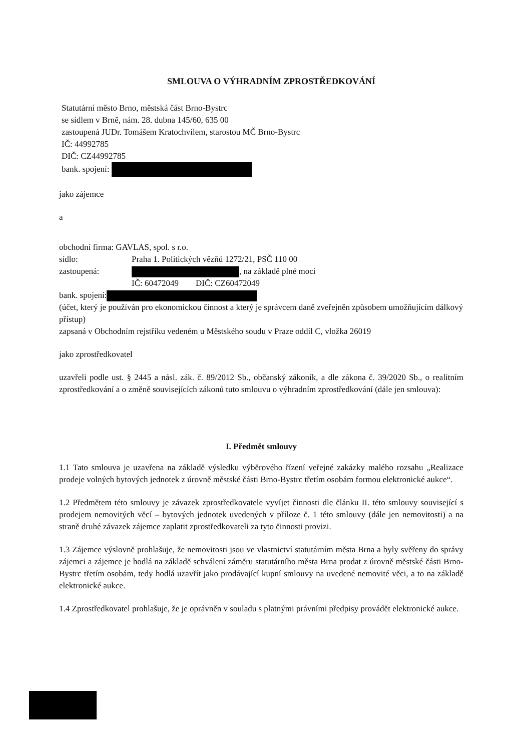SMLOUVA O VÝHRADNÍM ZPROSTŘEDKOVÁNÍ
Statutární město Brno, městská část Brno-Bystrc
se sídlem v Brně, nám. 28. dubna 145/60, 635 00
zastoupená JUDr. Tomášem Kratochvílem, starostou MČ Brno-Bystrc
IČ: 44992785
DIČ: CZ44992785
bank. spojení:
jako zájemce
a
obchodní firma: GAVLAS, spol. s r.o.
sídlo: Praha 1. Politických vězňů 1272/21, PSČ 110 00
zastoupená: , na základě plné moci
IČ: 60472049 DIČ: CZ60472049
bank. spojení:
(účet, který je používán pro ekonomickou činnost a který je správcem daně zveřejněn způsobem umožňujícím dálkový přístup)
zapsaná v Obchodním rejstříku vedeném u Městského soudu v Praze oddíl C, vložka 26019
jako zprostředkovatel
uzavřeli podle ust. § 2445 a násl. zák. č. 89/2012 Sb., občanský zákoník, a dle zákona č. 39/2020 Sb., o realitním zprostředkování a o změně souvisejících zákonů tuto smlouvu o výhradním zprostředkování (dále jen smlouva):
I. Předmět smlouvy
1.1 Tato smlouva je uzavřena na základě výsledku výběrového řízení veřejné zakázky malého rozsahu „Realizace prodeje volných bytových jednotek z úrovně městské části Brno-Bystrc třetím osobám formou elektronické aukce“.
1.2 Předmětem této smlouvy je závazek zprostředkovatele vyvíjet činnosti dle článku II. této smlouvy související s prodejem nemovitých věcí – bytových jednotek uvedených v příloze č. 1 této smlouvy (dále jen nemovitosti) a na straně druhé závazek zájemce zaplatit zprostředkovateli za tyto činnosti provizi.
1.3 Zájemce výslovně prohlašuje, že nemovitosti jsou ve vlastnictví statutárním města Brna a byly svěřeny do správy zájemci a zájemce je hodlá na základě schválení záměru statutárního města Brna prodat z úrovně městské části Brno-Bystrc třetím osobám, tedy hodlá uzavřít jako prodávající kupní smlouvy na uvedené nemovité věci, a to na základě elektronické aukce.
1.4 Zprostředkovatel prohlašuje, že je oprávněn v souladu s platnými právními předpisy provádět elektronické aukce.